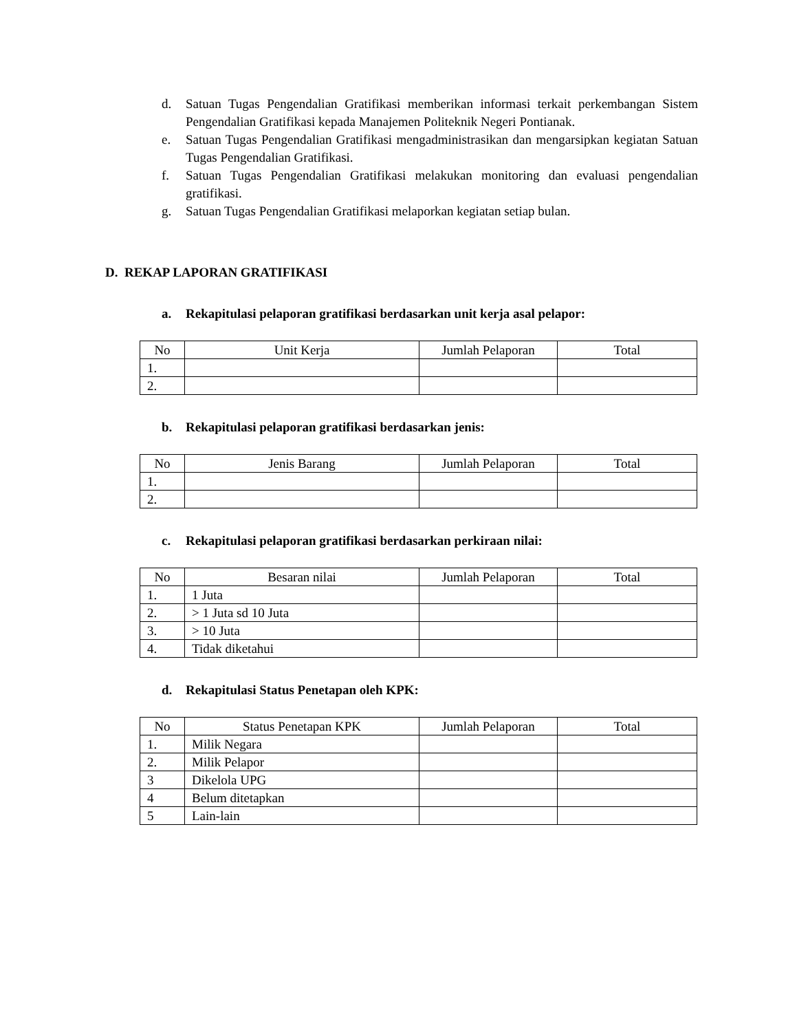d. Satuan Tugas Pengendalian Gratifikasi memberikan informasi terkait perkembangan Sistem Pengendalian Gratifikasi kepada Manajemen Politeknik Negeri Pontianak.
e. Satuan Tugas Pengendalian Gratifikasi mengadministrasikan dan mengarsipkan kegiatan Satuan Tugas Pengendalian Gratifikasi.
f. Satuan Tugas Pengendalian Gratifikasi melakukan monitoring dan evaluasi pengendalian gratifikasi.
g. Satuan Tugas Pengendalian Gratifikasi melaporkan kegiatan setiap bulan.
D. REKAP LAPORAN GRATIFIKASI
a. Rekapitulasi pelaporan gratifikasi berdasarkan unit kerja asal pelapor:
| No | Unit Kerja | Jumlah Pelaporan | Total |
| 1. | | | |
| 2. | | | |
b. Rekapitulasi pelaporan gratifikasi berdasarkan jenis:
| No | Jenis Barang | Jumlah Pelaporan | Total |
| 1. | | | |
| 2. | | | |
c. Rekapitulasi pelaporan gratifikasi berdasarkan perkiraan nilai:
| No | Besaran nilai | Jumlah Pelaporan | Total |
| 1. | 1 Juta | | |
| 2. | > 1 Juta sd 10 Juta | | |
| 3. | > 10 Juta | | |
| 4. | Tidak diketahui | | |
d. Rekapitulasi Status Penetapan oleh KPK:
| No | Status Penetapan KPK | Jumlah Pelaporan | Total |
| 1. | Milik Negara | | |
| 2. | Milik Pelapor | | |
| 3 | Dikelola UPG | | |
| 4 | Belum ditetapkan | | |
| 5 | Lain-lain | | |